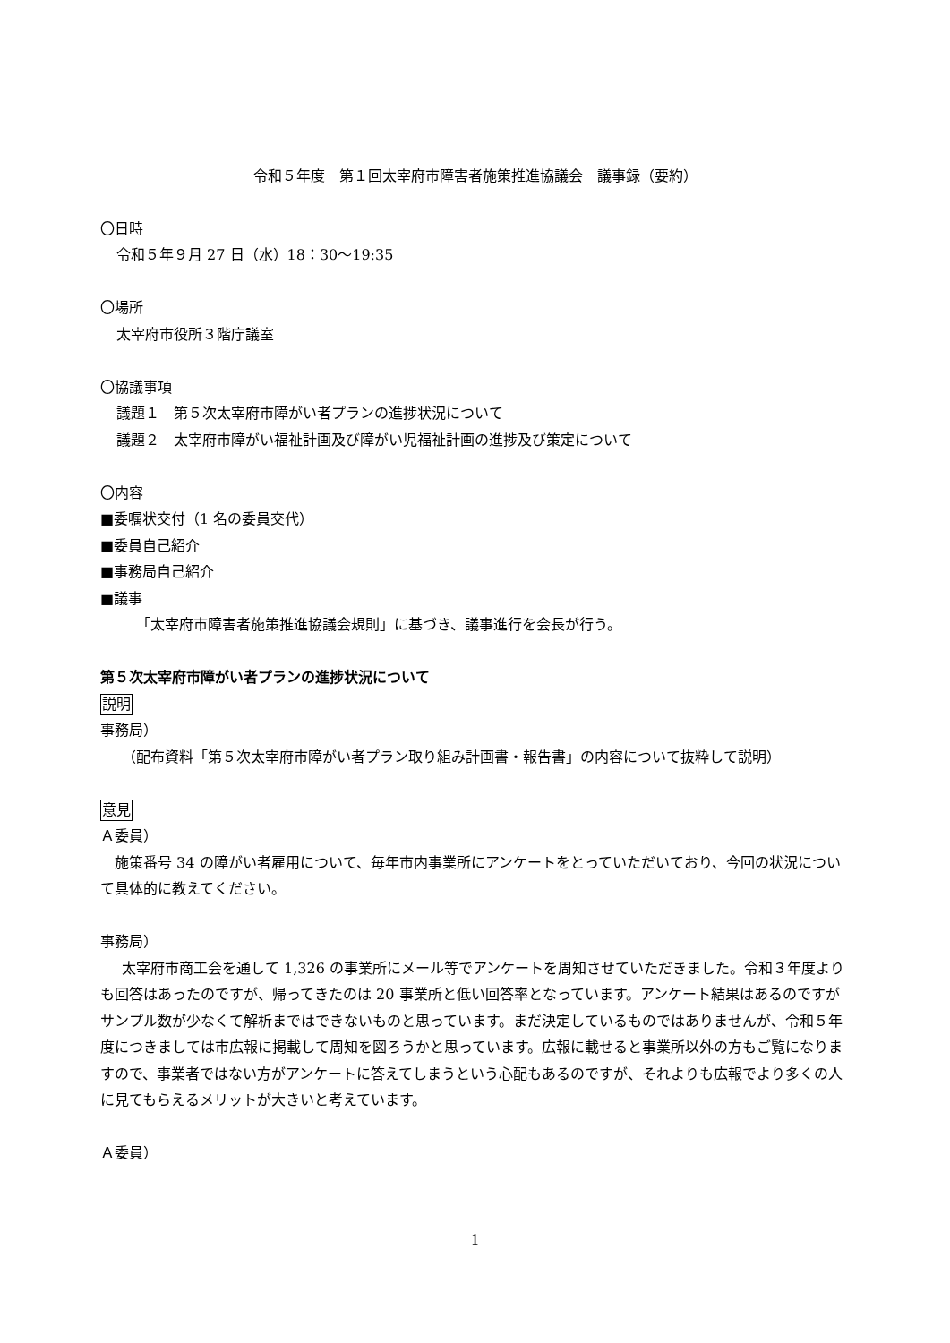令和５年度　第１回太宰府市障害者施策推進協議会　議事録（要約）
〇日時
令和５年９月 27 日（水）18：30〜19:35
〇場所
太宰府市役所３階庁議室
〇協議事項
議題１　第５次太宰府市障がい者プランの進捗状況について
議題２　太宰府市障がい福祉計画及び障がい児福祉計画の進捗及び策定について
〇内容
■委嘱状交付（1 名の委員交代）
■委員自己紹介
■事務局自己紹介
■議事
「太宰府市障害者施策推進協議会規則」に基づき、議事進行を会長が行う。
第５次太宰府市障がい者プランの進捗状況について
説明
事務局）
（配布資料「第５次太宰府市障がい者プラン取り組み計画書・報告書」の内容について抜粋して説明）
意見
Ａ委員）
施策番号 34 の障がい者雇用について、毎年市内事業所にアンケートをとっていただいており、今回の状況について具体的に教えてください。
事務局）
太宰府市商工会を通して 1,326 の事業所にメール等でアンケートを周知させていただきました。令和３年度よりも回答はあったのですが、帰ってきたのは 20 事業所と低い回答率となっています。アンケート結果はあるのですがサンプル数が少なくて解析まではできないものと思っています。まだ決定しているものではありませんが、令和５年度につきましては市広報に掲載して周知を図ろうかと思っています。広報に載せると事業所以外の方もご覧になりますので、事業者ではない方がアンケートに答えてしまうという心配もあるのですが、それよりも広報でより多くの人に見てもらえるメリットが大きいと考えています。
Ａ委員）
1